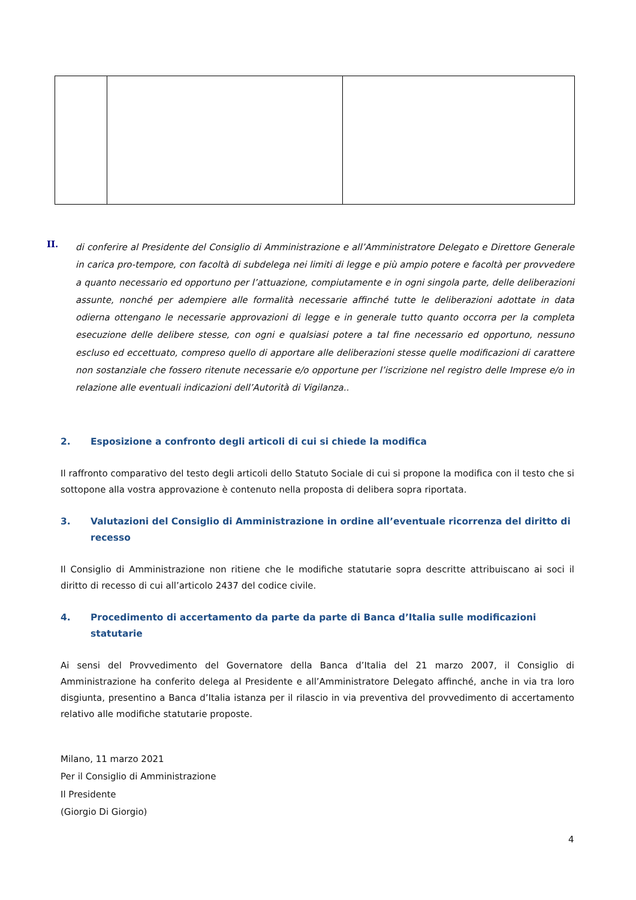II.
di conferire al Presidente del Consiglio di Amministrazione e all’Amministratore Delegato e Direttore Generale in carica pro-tempore, con facoltà di subdelega nei limiti di legge e più ampio potere e facoltà per provvedere a quanto necessario ed opportuno per l’attuazione, compiutamente e in ogni singola parte, delle deliberazioni assunte, nonché per adempiere alle formalità necessarie affinché tutte le deliberazioni adottate in data odierna ottengano le necessarie approvazioni di legge e in generale tutto quanto occorra per la completa esecuzione delle delibere stesse, con ogni e qualsiasi potere a tal fine necessario ed opportuno, nessuno escluso ed eccettuato, compreso quello di apportare alle deliberazioni stesse quelle modificazioni di carattere non sostanziale che fossero ritenute necessarie e/o opportune per l’iscrizione nel registro delle Imprese e/o in relazione alle eventuali indicazioni dell’Autorità di Vigilanza..
2. Esposizione a confronto degli articoli di cui si chiede la modifica
Il raffronto comparativo del testo degli articoli dello Statuto Sociale di cui si propone la modifica con il testo che si sottopone alla vostra approvazione è contenuto nella proposta di delibera sopra riportata.
3. Valutazioni del Consiglio di Amministrazione in ordine all’eventuale ricorrenza del diritto di recesso
Il Consiglio di Amministrazione non ritiene che le modifiche statutarie sopra descritte attribuiscano ai soci il diritto di recesso di cui all’articolo 2437 del codice civile.
4. Procedimento di accertamento da parte da parte di Banca d’Italia sulle modificazioni statutarie
Ai sensi del Provvedimento del Governatore della Banca d’Italia del 21 marzo 2007, il Consiglio di Amministrazione ha conferito delega al Presidente e all’Amministratore Delegato affinché, anche in via tra loro disgiunta, presentino a Banca d’Italia istanza per il rilascio in via preventiva del provvedimento di accertamento relativo alle modifiche statutarie proposte.
Milano, 11 marzo 2021
Per il Consiglio di Amministrazione
Il Presidente
(Giorgio Di Giorgio)
4